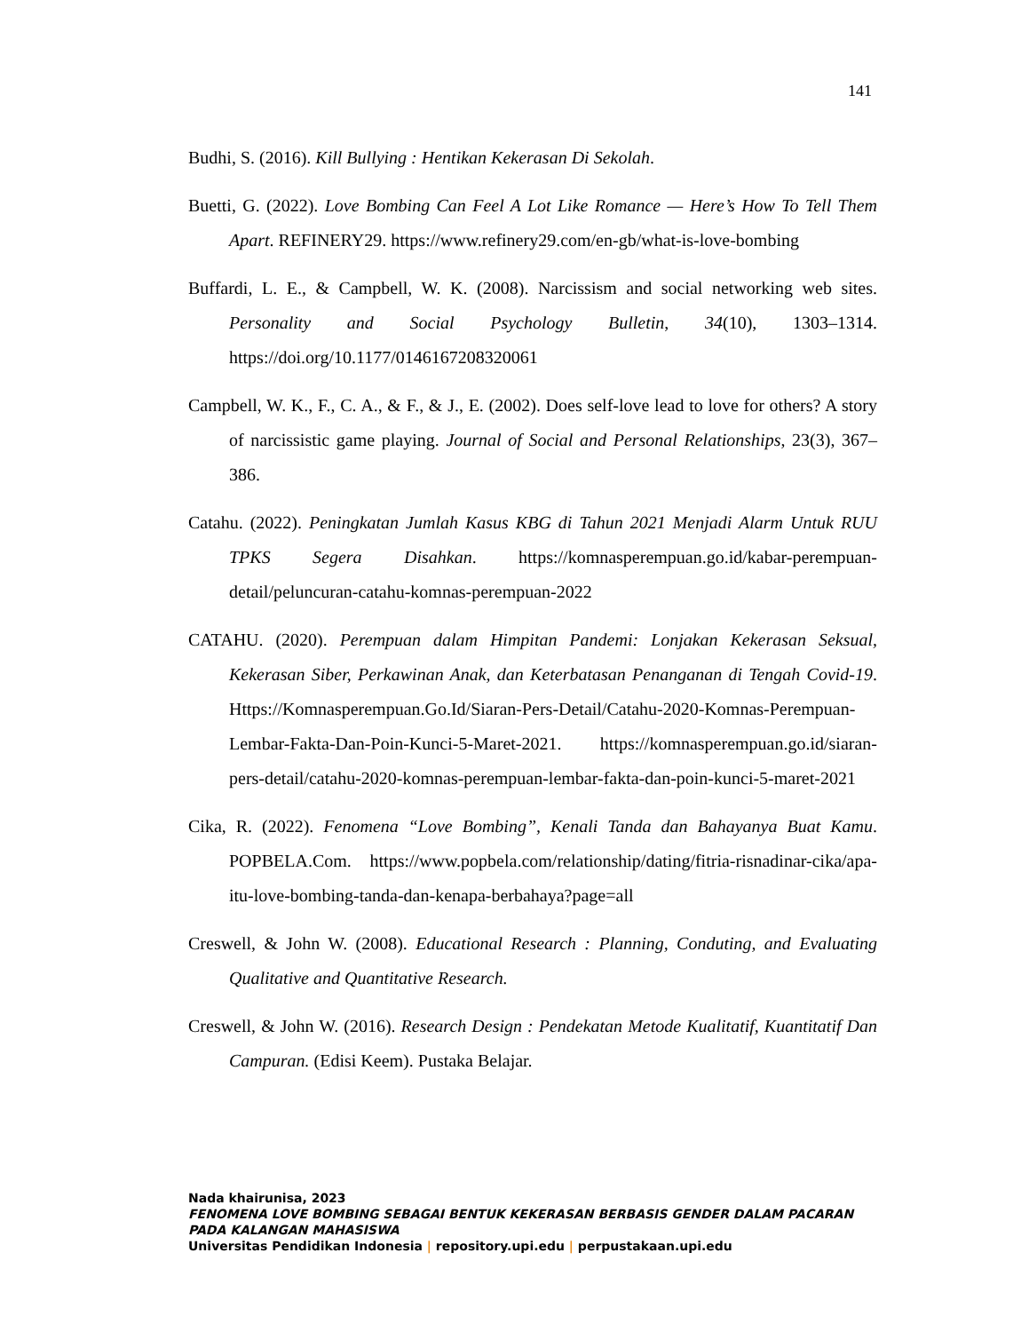141
Budhi, S. (2016). Kill Bullying : Hentikan Kekerasan Di Sekolah.
Buetti, G. (2022). Love Bombing Can Feel A Lot Like Romance — Here’s How To Tell Them Apart. REFINERY29. https://www.refinery29.com/en-gb/what-is-love-bombing
Buffardi, L. E., & Campbell, W. K. (2008). Narcissism and social networking web sites. Personality and Social Psychology Bulletin, 34(10), 1303–1314. https://doi.org/10.1177/0146167208320061
Campbell, W. K., F., C. A., & F., & J., E. (2002). Does self-love lead to love for others? A story of narcissistic game playing. Journal of Social and Personal Relationships, 23(3), 367–386.
Catahu. (2022). Peningkatan Jumlah Kasus KBG di Tahun 2021 Menjadi Alarm Untuk RUU TPKS Segera Disahkan. https://komnasperempuan.go.id/kabar-perempuan-detail/peluncuran-catahu-komnas-perempuan-2022
CATAHU. (2020). Perempuan dalam Himpitan Pandemi: Lonjakan Kekerasan Seksual, Kekerasan Siber, Perkawinan Anak, dan Keterbatasan Penanganan di Tengah Covid-19. Https://Komnasperempuan.Go.Id/Siaran-Pers-Detail/Catahu-2020-Komnas-Perempuan-Lembar-Fakta-Dan-Poin-Kunci-5-Maret-2021. https://komnasperempuan.go.id/siaran-pers-detail/catahu-2020-komnas-perempuan-lembar-fakta-dan-poin-kunci-5-maret-2021
Cika, R. (2022). Fenomena “Love Bombing”, Kenali Tanda dan Bahayanya Buat Kamu. POPBELA.Com. https://www.popbela.com/relationship/dating/fitria-risnadinar-cika/apa-itu-love-bombing-tanda-dan-kenapa-berbahaya?page=all
Creswell, & John W. (2008). Educational Research : Planning, Conduting, and Evaluating Qualitative and Quantitative Research.
Creswell, & John W. (2016). Research Design : Pendekatan Metode Kualitatif, Kuantitatif Dan Campuran. (Edisi Keem). Pustaka Belajar.
Nada khairunisa, 2023
FENOMENA LOVE BOMBING SEBAGAI BENTUK KEKERASAN BERBASIS GENDER DALAM PACARAN
PADA KALANGAN MAHASISWA
Universitas Pendidikan Indonesia | repository.upi.edu | perpustakaan.upi.edu